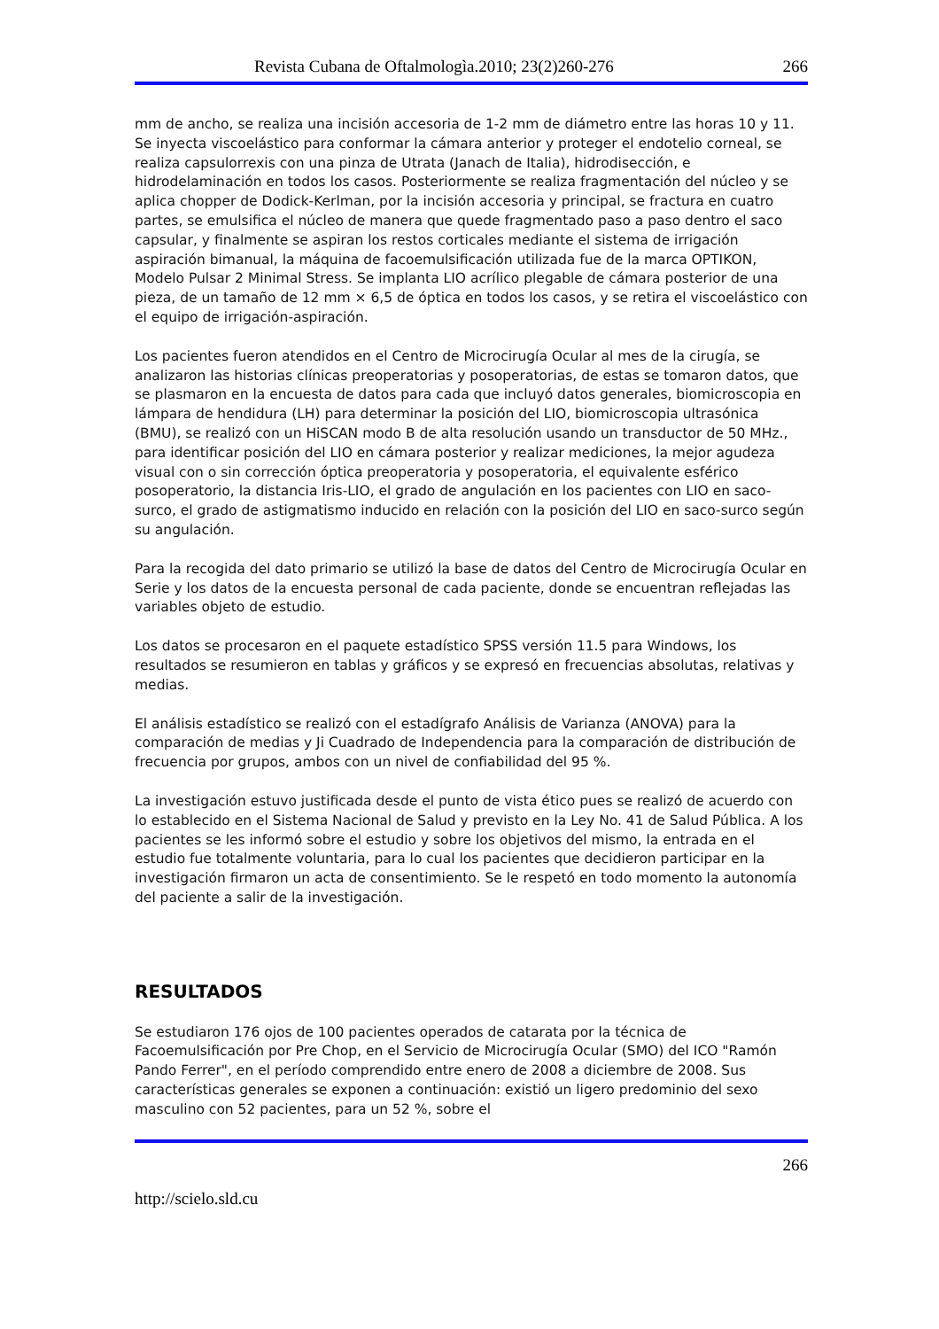Revista Cubana de Oftalmologìa.2010; 23(2)260-276 266
mm de ancho, se realiza una incisión accesoria de 1-2 mm de diámetro entre las horas 10 y 11. Se inyecta viscoelástico para conformar la cámara anterior y proteger el endotelio corneal, se realiza capsulorrexis con una pinza de Utrata (Janach de Italia), hidrodisección, e hidrodelaminación en todos los casos. Posteriormente se realiza fragmentación del núcleo y se aplica chopper de Dodick-Kerlman, por la incisión accesoria y principal, se fractura en cuatro partes, se emulsifica el núcleo de manera que quede fragmentado paso a paso dentro el saco capsular, y finalmente se aspiran los restos corticales mediante el sistema de irrigación aspiración bimanual, la máquina de facoemulsificación utilizada fue de la marca OPTIKON, Modelo Pulsar 2 Minimal Stress. Se implanta LIO acrílico plegable de cámara posterior de una pieza, de un tamaño de 12 mm × 6,5 de óptica en todos los casos, y se retira el viscoelástico con el equipo de irrigación-aspiración.
Los pacientes fueron atendidos en el Centro de Microcirugía Ocular al mes de la cirugía, se analizaron las historias clínicas preoperatorias y posoperatorias, de estas se tomaron datos, que se plasmaron en la encuesta de datos para cada que incluyó datos generales, biomicroscopia en lámpara de hendidura (LH) para determinar la posición del LIO, biomicroscopia ultrasónica (BMU), se realizó con un HiSCAN modo B de alta resolución usando un transductor de 50 MHz., para identificar posición del LIO en cámara posterior y realizar mediciones, la mejor agudeza visual con o sin corrección óptica preoperatoria y posoperatoria, el equivalente esférico posoperatorio, la distancia Iris-LIO, el grado de angulación en los pacientes con LIO en saco-surco, el grado de astigmatismo inducido en relación con la posición del LIO en saco-surco según su angulación.
Para la recogida del dato primario se utilizó la base de datos del Centro de Microcirugía Ocular en Serie y los datos de la encuesta personal de cada paciente, donde se encuentran reflejadas las variables objeto de estudio.
Los datos se procesaron en el paquete estadístico SPSS versión 11.5 para Windows, los resultados se resumieron en tablas y gráficos y se expresó en frecuencias absolutas, relativas y medias.
El análisis estadístico se realizó con el estadígrafo Análisis de Varianza (ANOVA) para la comparación de medias y Ji Cuadrado de Independencia para la comparación de distribución de frecuencia por grupos, ambos con un nivel de confiabilidad del 95 %.
La investigación estuvo justificada desde el punto de vista ético pues se realizó de acuerdo con lo establecido en el Sistema Nacional de Salud y previsto en la Ley No. 41 de Salud Pública. A los pacientes se les informó sobre el estudio y sobre los objetivos del mismo, la entrada en el estudio fue totalmente voluntaria, para lo cual los pacientes que decidieron participar en la investigación firmaron un acta de consentimiento. Se le respetó en todo momento la autonomía del paciente a salir de la investigación.
RESULTADOS
Se estudiaron 176 ojos de 100 pacientes operados de catarata por la técnica de Facoemulsificación por Pre Chop, en el Servicio de Microcirugía Ocular (SMO) del ICO "Ramón Pando Ferrer", en el período comprendido entre enero de 2008 a diciembre de 2008. Sus características generales se exponen a continuación: existió un ligero predominio del sexo masculino con 52 pacientes, para un 52 %, sobre el
266
http://scielo.sld.cu